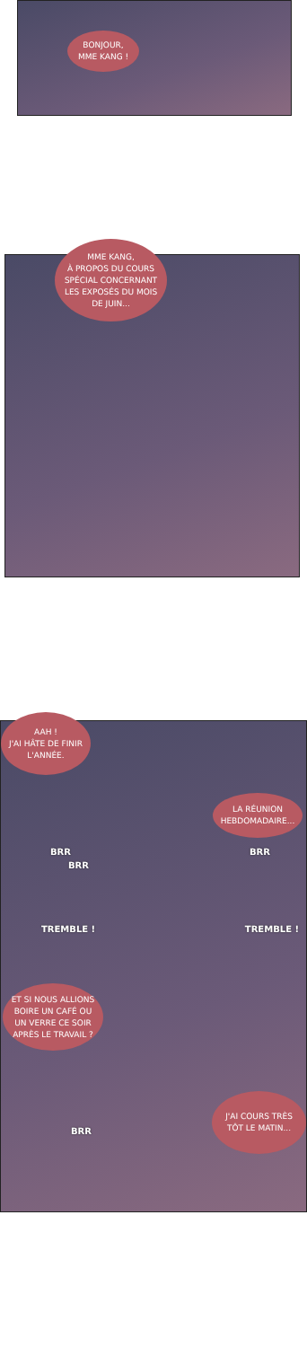BONJOUR,
MME KANG !
MME KANG,
À PROPOS DU COURS SPÉCIAL CONCERNANT LES EXPOSÉS DU MOIS DE JUIN...
AAH !
J'AI HÂTE DE FINIR L'ANNÉE.
LA RÉUNION HEBDOMADAIRE...
BRR BRR
BRR
TREMBLE ! TREMBLE !
ET SI NOUS ALLIONS BOIRE UN CAFÉ OU UN VERRE CE SOIR APRÈS LE TRAVAIL ?
BRR
J'AI COURS TRÈS TÔT LE MATIN...